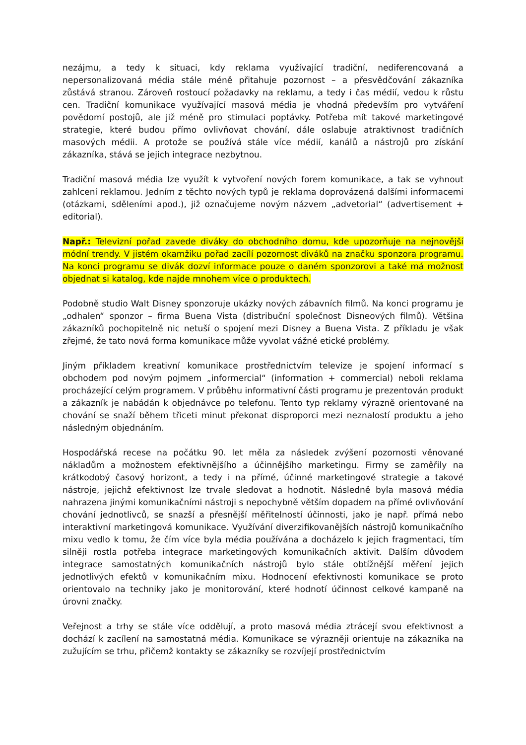nezájmu, a tedy k situaci, kdy reklama využívající tradiční, nediferencovaná a nepersonalizovaná média stále méně přitahuje pozornost – a přesvědčování zákazníka zůstává stranou. Zároveň rostoucí požadavky na reklamu, a tedy i čas médií, vedou k růstu cen. Tradiční komunikace využívající masová média je vhodná především pro vytváření povědomí postojů, ale již méně pro stimulaci poptávky. Potřeba mít takové marketingové strategie, které budou přímo ovlivňovat chování, dále oslabuje atraktivnost tradičních masových médii. A protože se používá stále více médií, kanálů a nástrojů pro získání zákazníka, stává se jejich integrace nezbytnou.
Tradiční masová média lze využít k vytvoření nových forem komunikace, a tak se vyhnout zahlcení reklamou. Jedním z těchto nových typů je reklama doprovázená dalšími informacemi (otázkami, sděleními apod.), již označujeme novým názvem „advetorial“ (advertisement + editorial).
Např.: Televizní pořad zavede diváky do obchodního domu, kde upozorňuje na nejnovější módní trendy. V jistém okamžiku pořad zacílí pozornost diváků na značku sponzora programu. Na konci programu se divák dozví informace pouze o daném sponzorovi a také má možnost objednat si katalog, kde najde mnohem více o produktech.
Podobně studio Walt Disney sponzoruje ukázky nových zábavních filmů. Na konci programu je „odhalen“ sponzor – firma Buena Vista (distribuční společnost Disneových filmů). Většina zákazníků pochopitelně nic netuší o spojení mezi Disney a Buena Vista. Z příkladu je však zřejmé, že tato nová forma komunikace může vyvolat vážné etické problémy.
Jiným příkladem kreativní komunikace prostřednictvím televize je spojení informací s obchodem pod novým pojmem „informercial“ (information + commercial) neboli reklama procházející celým programem. V průběhu informativní části programu je prezentován produkt a zákazník je nabádán k objednávce po telefonu. Tento typ reklamy výrazně orientované na chování se snaží během třiceti minut překonat disproporci mezi neznalostí produktu a jeho následným objednáním.
Hospodářská recese na počátku 90. let měla za následek zvýšení pozornosti věnované nákladům a možnostem efektivnějšího a účinnějšího marketingu. Firmy se zaměřily na krátkodobý časový horizont, a tedy i na přímé, účinné marketingové strategie a takové nástroje, jejichž efektivnost lze trvale sledovat a hodnotit. Následně byla masová média nahrazena jinými komunikačními nástroji s nepochybně větším dopadem na přímé ovlivňování chování jednotlivců, se snazší a přesnější měřitelností účinnosti, jako je např. přímá nebo interaktivní marketingová komunikace. Využívání diverzifikovanějších nástrojů komunikačního mixu vedlo k tomu, že čím více byla média používána a docházelo k jejich fragmentaci, tím silněji rostla potřeba integrace marketingových komunikačních aktivit. Dalším důvodem integrace samostatných komunikačních nástrojů bylo stále obtížnější měření jejich jednotlivých efektů v komunikačním mixu. Hodnocení efektivnosti komunikace se proto orientovalo na techniky jako je monitorování, které hodnotí účinnost celkové kampaně na úrovni značky.
Veřejnost a trhy se stále více oddělují, a proto masová média ztrácejí svou efektivnost a dochází k zacílení na samostatná média. Komunikace se výrazněji orientuje na zákazníka na zužujícím se trhu, přičemž kontakty se zákazníky se rozvíjejí prostřednictvím